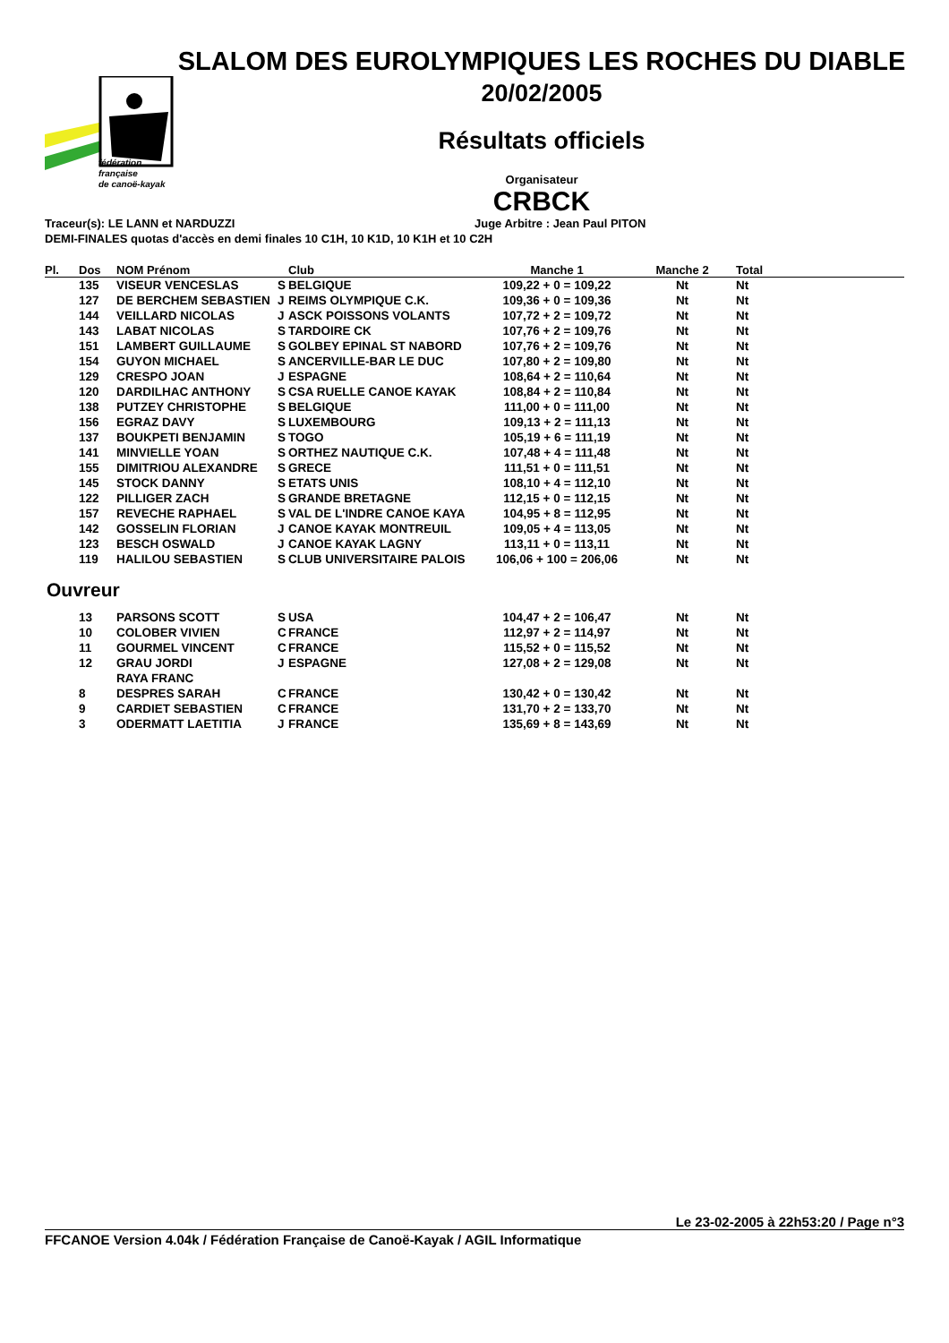fédération
française
de canoë-kayak
SLALOM DES EUROLYMPIQUES LES ROCHES DU DIABLE
20/02/2005
Résultats officiels
Organisateur
CRBCK
Traceur(s): LE LANN et NARDUZZI Juge Arbitre : Jean Paul PITON
DEMI-FINALES quotas d'accès en demi finales 10 C1H, 10 K1D, 10 K1H et 10 C2H
| Pl. | Dos | NOM Prénom | | Club | Manche 1 | Manche 2 | Total |
| --- | --- | --- | --- | --- | --- | --- | --- |
| | 135 | VISEUR VENCESLAS | S | BELGIQUE | 109,22 + 0 = 109,22 | Nt | Nt |
| | 127 | DE BERCHEM SEBASTIEN | J | REIMS OLYMPIQUE C.K. | 109,36 + 0 = 109,36 | Nt | Nt |
| | 144 | VEILLARD NICOLAS | J | ASCK POISSONS VOLANTS | 107,72 + 2 = 109,72 | Nt | Nt |
| | 143 | LABAT NICOLAS | S | TARDOIRE CK | 107,76 + 2 = 109,76 | Nt | Nt |
| | 151 | LAMBERT GUILLAUME | S | GOLBEY EPINAL ST NABORD | 107,76 + 2 = 109,76 | Nt | Nt |
| | 154 | GUYON MICHAEL | S | ANCERVILLE-BAR LE DUC | 107,80 + 2 = 109,80 | Nt | Nt |
| | 129 | CRESPO JOAN | J | ESPAGNE | 108,64 + 2 = 110,64 | Nt | Nt |
| | 120 | DARDILHAC ANTHONY | S | CSA RUELLE CANOE KAYAK | 108,84 + 2 = 110,84 | Nt | Nt |
| | 138 | PUTZEY CHRISTOPHE | S | BELGIQUE | 111,00 + 0 = 111,00 | Nt | Nt |
| | 156 | EGRAZ DAVY | S | LUXEMBOURG | 109,13 + 2 = 111,13 | Nt | Nt |
| | 137 | BOUKPETI BENJAMIN | S | TOGO | 105,19 + 6 = 111,19 | Nt | Nt |
| | 141 | MINVIELLE YOAN | S | ORTHEZ NAUTIQUE C.K. | 107,48 + 4 = 111,48 | Nt | Nt |
| | 155 | DIMITRIOU ALEXANDRE | S | GRECE | 111,51 + 0 = 111,51 | Nt | Nt |
| | 145 | STOCK DANNY | S | ETATS UNIS | 108,10 + 4 = 112,10 | Nt | Nt |
| | 122 | PILLIGER ZACH | S | GRANDE BRETAGNE | 112,15 + 0 = 112,15 | Nt | Nt |
| | 157 | REVECHE RAPHAEL | S | VAL DE L'INDRE CANOE KAYA | 104,95 + 8 = 112,95 | Nt | Nt |
| | 142 | GOSSELIN FLORIAN | J | CANOE KAYAK MONTREUIL | 109,05 + 4 = 113,05 | Nt | Nt |
| | 123 | BESCH OSWALD | J | CANOE KAYAK LAGNY | 113,11 + 0 = 113,11 | Nt | Nt |
| | 119 | HALILOU SEBASTIEN | S | CLUB UNIVERSITAIRE PALOIS | 106,06 + 100 = 206,06 | Nt | Nt |
Ouvreur
| | 13 | PARSONS SCOTT | S | USA | 104,47 + 2 = 106,47 | Nt | Nt |
| | 10 | COLOBER VIVIEN | C | FRANCE | 112,97 + 2 = 114,97 | Nt | Nt |
| | 11 | GOURMEL VINCENT | C | FRANCE | 115,52 + 0 = 115,52 | Nt | Nt |
| | 12 | GRAU JORDI | J | ESPAGNE | 127,08 + 2 = 129,08 | Nt | Nt |
| | | RAYA FRANC | | | | | |
| | 8 | DESPRES SARAH | C | FRANCE | 130,42 + 0 = 130,42 | Nt | Nt |
| | 9 | CARDIET SEBASTIEN | C | FRANCE | 131,70 + 2 = 133,70 | Nt | Nt |
| | 3 | ODERMATT LAETITIA | J | FRANCE | 135,69 + 8 = 143,69 | Nt | Nt |
Le 23-02-2005 à 22h53:20 / Page n°3
FFCANOE Version 4.04k / Fédération Française de Canoë-Kayak / AGIL Informatique